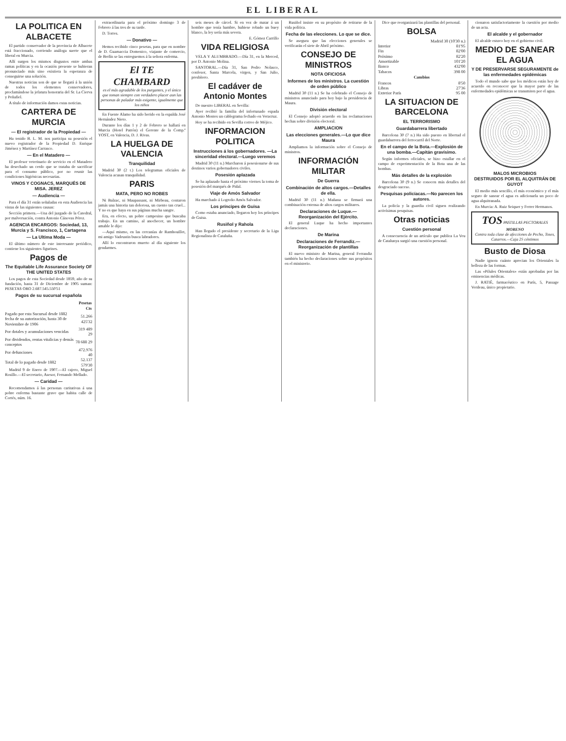EL LIBERAL
LA POLITICA EN ALBACETE
El partido conservador de la provincia de Albacete está fraccionado, corriendo análoga suerte que el liberal en Murcia.
Allí surgen los mismos disgustos entre ambas ramas políticas y en la ocasión presente se hubieran pronunciado más sino existiera la esperanza de conseguirse una solución.
Nuestras noticias son de que se llegará á la unión de todos los elementos conservadores, proclamándose la jefatura honoraria del Sr. La Cierva y Peñafiel.
A título de información damos estas noticias.
CARTERA DE MURCIA
— El registrador de la Propiedad —
Ha tenido B. L. M. nos participa su posesión el nuevo registrador de la Propiedad D. Enrique Jiménez y Martínez Carrasco.
— En el Matadero —
El profesor veterinario de servicio en el Matadero ha desechado un cerdo que se trataba de sacrificar para el consumo público, por no reunir las condiciones higiénicas necesarias.
VINOS Y COGNACS, MARQUÉS DE MISA. JEREZ
— Audiencia —
Para el día 31 están señaladas en esta Audiencia las vistas de las siguientes causas:
Sección primera.—Una del juzgado de la Catedral, por malversación, contra Antonio Cánovas Pérez.
AGENCIA ENCARGOS: Sociedad, 13, Murcia y S. Francisco, 1, Cartagena
— La Ultima Moda —
El último número de este interesante periódico, contiene los siguientes figurines.
Pagos de
The Equitable Life Assurance Society OF THE UNITED STATES
Los pagos de esta Sociedad desde 1859, año de su fundación, hasta 31 de Diciembre de 1905 suman: PESETAS ORO 2.687.545.550'51
Pagos de su sucursal española
| | Pesetas Cts |
| --- | --- |
| Pagado por esta Sucursal desde 1882 fecha de su autorización, hasta 30 de Noviembre de 1906 | 51.266 425'32 |
| Por dotales y acumulaciones vencidas | 319 489 29 |
| Por dividendos, rentas vitalicias y demás conceptos | 78 688 29 |
| Por defunciones | 472.976 40 |
| Total de lo pagado desde 1882 | 52.137 579'30 |
Madrid 9 de Enero de 1907.—El cajero, Miguel Rosillo.—El secretario, Asesor, Fernando Mellado.
— Caridad —
Recomendamos á las personas caritativas á una pobre enferma bastante grave que habita calle de Cortés, núm. 16.
extraordinaria para el próximo domingo 3 de Febrero á las tres de su tarde.
D. Torres.
— Donativo —
Hemos recibido cinco pesetas, para que en nombre de D. Guarnaccia Domenico, viajante de comercio, de Berlín se las entreguemos á la señora enferma.
El TE CHAMBARD
es el más agradable de los purgantes, y el único que toman siempre con verdadero placer aun las personas de paladar más exigente, igualmente que los niños
En Fuente Alamo ha sido herido en la espalda José Hernández Nieto.
Durante los días 1 y 2 de Febrero se hallará en Murcia (Hotel Patrón) el Gerente de la Comp.ª YOST, en Valencia, D. J. Rivas.
LA HUELGA DE VALENCIA
Tranquilidad
Madrid 30 (2 t.) Los telegramas oficiales de Valencia acusan tranquilidad.
PARIS
MATA, PERO NO ROBES
Ni Balzac, ni Maupassant, ni Mirbeau, contaron jamás una historia tan dolorosa, un cuento tan cruel... Y no es que haya en sus páginas mucha sangre.
Era, en efecto, un pobre campesino que buscaba trabajo. En un camino, al anochecer, un hombre amable le dijo:
—Aquí mismo, en las cercanías de Rambouillet, mi amigo Vadeustin busca labradores.
Allí lo encontraron muerto al día siguiente los gendarmes.
seis meses de cárcel. Si en vez de matar á un hombre que tenía hambre, hubiese robado un buey blanco, la ley sería más severa.
E. Gómez Carrillo
VIDA RELIGIOSA
VELA Y ALUMBRADO.—Día 31, en la Merced, por D. Antonio Molina.
SANTORAL.—Día 31, San Pedro Nolasco, confesor, Santa Marcela, virgen, y San Julio, presbítero.
El cadáver de Antonio Montes
De nuestro LIBERAL en Sevilla:
Ayer recibió la familia del infortunado espada Antonio Montes un cablegrama fechado en Veracruz.
Hoy se ha recibido en Sevilla correo de Méjico.
INFORMACION POLITICA
Instrucciones á los gobernadores. —La sinceridad electoral.—Luego veremos
Madrid 30 (11 n.) Marcharon á posesionarse de sus destinos varios gobernadores civiles.
Posesión aplazada
Se ha aplazado hasta el próximo viernes la toma de posesión del marqués de Pidal.
Viaje de Amós Salvador
Ha marchado á Logroño Amós Salvador.
Los príncipes de Guisa
Como estaba anunciado, llegaron hoy los príncipes de Guisa.
Rusiñol y Rahola
Han llegado el presidente y secretario de la Liga Regionalista de Cataluña.
Rusiñol insiste en su propósito de retirarse de la vida política.
Fecha de las elecciones. Lo que se dice.
Se asegura que las elecciones generales se verificarán el siete de Abril próximo.
CONSEJO DE MINISTROS
NOTA OFICIOSA
Informes de los ministros. La cuestión de orden público
Madrid 30 (11 n.) Se ha celebrado el Consejo de ministros anunciado para hoy bajo la presidencia de Maura.
División electoral
El Consejo adoptó acuerdo en las reclamaciones hechas sobre división electoral.
AMPLIACION
Las elecciones generales.—Lo que dice Maura
Ampliamos la información sobre el Consejo de ministros.
INFORMACIÓN MILITAR
De Guerra
Combinación de altos cargos.—Detalles de ella.
Madrid 30 (11 n.) Mañana se firmará una combinación extensa de altos cargos militares.
Declaraciones de Luque.—Reorganización del Ejército.
El general Luque ha hecho importantes declaraciones.
De Marina
Declaraciones de Ferrandiz.—Reorganización de plantillas
El nuevo ministro de Marina, general Ferrandiz también ha hecho declaraciones sobre sus propósitos en el ministerio.
Dice que reorganizará las plantillas del personal.
BOLSA
| Madrid 30 (10'30 n.) | |
| Interior | 81'95 |
| Fin | 82'00 |
| Próximo | 82'20 |
| Amortizable | 101'20 |
| Banco | 432'00 |
| Tabacos | 398 00 |
| Cambios | |
| Francos | 8'50 |
| Libras | 27'36 |
| Exterior París | 95 00 |
LA SITUACION DE BARCELONA
EL TERRORISMO
Guardabarrera libertado
Barcelona 30 (7 n.) Ha sido puesto en libertad el guardabarrera del ferrocarril del Norte.
En el campo de la Bota.—Explosión de una bomba.—Capitán gravísimo.
Según informes oficiales, se hizo estallar en el campo de experimentación de la Bota una de las bombas.
Más detalles de la explosión
Barcelona 30 (9 n.) Se conocen más detalles del desgraciado suceso.
Pesquisas policíacas.—No parecen los autores.
La policía y la guardia civil siguen realizando activísimas pesquisas.
Otras noticias
Cuestión personal
A consecuencia de un artículo que publica La Veu de Catalunya surgió una cuestión personal.
cionaron satisfactoriamente la cuestión por medio de un acta.
El alcalde y el gobernador
El alcalde estuvo hoy en el gobierno civil.
MEDIO DE SANEAR EL AGUA
Y DE PRESERVARSE SEGURAMENTE de las enfermedades epidémicas
Todo el mundo sabe que los médicos están hoy de acuerdo en reconocer que la mayor parte de las enfermedades epidémicas se transmiten por el agua.
MALOS MICROBIOS
DESTRUIDOS POR EL ALQUITRÁN DE GUYOT
El medio más sencillo, el más económico y el más seguro de sanear el agua es adicionarla un poco de agua alquitranada.
En Murcia: A. Ruiz Seiquer y Ferrer Hermanos.
TOS PASTILLAS PECTORALES MORENO
Contra toda clase de afecciones de Pecho, Toses, Catarros.—Caja 25 céntimos
Busto de Diosa
Nadie ignora cuánto aprecian los Orientales la belleza de las formas.
Las «Pilules Orientales» están aprobadas por las eminencias médicas.
J. RATIÉ, farmacéutico en París, 5, Passage Verdeau, único propietario.